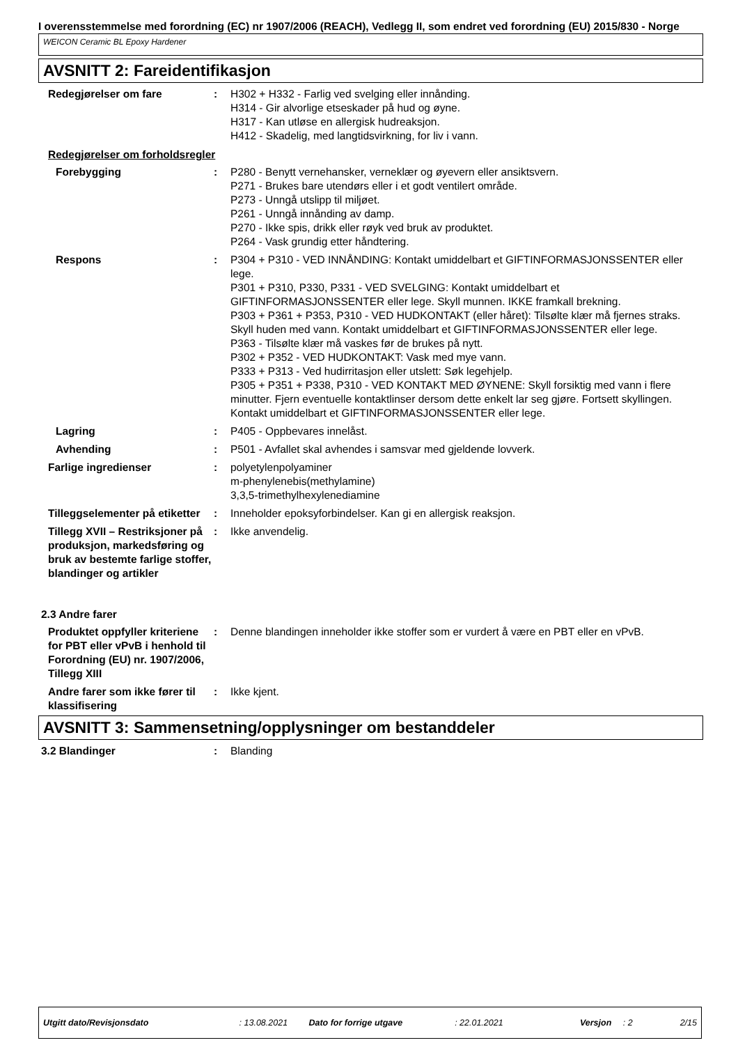I overensstemmelse med forordning (EC) nr 1907/2006 (REACH), Vedlegg II, som endret ved forordning (EU) 2015/830 - Norge
WEICON Ceramic BL Epoxy Hardener
AVSNITT 2: Fareidentifikasjon
Redegjørelser om fare : H302 + H332 - Farlig ved svelging eller innånding.
H314 - Gir alvorlige etseskader på hud og øyne.
H317 - Kan utløse en allergisk hudreaksjon.
H412 - Skadelig, med langtidsvirkning, for liv i vann.
Redegjørelser om forholdsregler
Forebygging : P280 - Benytt vernehansker, verneklær og øyevern eller ansiktsvern.
P271 - Brukes bare utendørs eller i et godt ventilert område.
P273 - Unngå utslipp til miljøet.
P261 - Unngå innånding av damp.
P270 - Ikke spis, drikk eller røyk ved bruk av produktet.
P264 - Vask grundig etter håndtering.
Respons : P304 + P310 - VED INNÅNDING: Kontakt umiddelbart et GIFTINFORMASJONSSENTER eller lege.
P301 + P310, P330, P331 - VED SVELGING: Kontakt umiddelbart et GIFTINFORMASJONSSENTER eller lege. Skyll munnen. IKKE framkall brekning.
P303 + P361 + P353, P310 - VED HUDKONTAKT (eller håret): Tilsølte klær må fjernes straks. Skyll huden med vann. Kontakt umiddelbart et GIFTINFORMASJONSSENTER eller lege.
P363 - Tilsølte klær må vaskes før de brukes på nytt.
P302 + P352 - VED HUDKONTAKT: Vask med mye vann.
P333 + P313 - Ved hudirritasjon eller utslett: Søk legehjelp.
P305 + P351 + P338, P310 - VED KONTAKT MED ØYNENE: Skyll forsiktig med vann i flere minutter. Fjern eventuelle kontaktlinser dersom dette enkelt lar seg gjøre. Fortsett skyllingen. Kontakt umiddelbart et GIFTINFORMASJONSSENTER eller lege.
Lagring : P405 - Oppbevares innelåst.
Avhending : P501 - Avfallet skal avhendes i samsvar med gjeldende lovverk.
Farlige ingredienser : polyetylenpolyaminer
m-phenylenebis(methylamine)
3,3,5-trimethylhexylenediamine
Tilleggselementer på etiketter
: Inneholder epoksyforbindelser. Kan gi en allergisk reaksjon.
Tillegg XVII – Restriksjoner på produksjon, markedsføring og bruk av bestemte farlige stoffer, blandinger og artikler
: Ikke anvendelig.
2.3 Andre farer
Produktet oppfyller kriteriene for PBT eller vPvB i henhold til Forordning (EU) nr. 1907/2006, Tillegg XIII
: Denne blandingen inneholder ikke stoffer som er vurdert å være en PBT eller en vPvB.
Andre farer som ikke fører til klassifisering
: Ikke kjent.
AVSNITT 3: Sammensetning/opplysninger om bestanddeler
3.2 Blandinger : Blanding
Utgitt dato/Revisjonsdato: 13.08.2021 Dato for forrige utgave: 22.01.2021 Versjon: 2 2/15